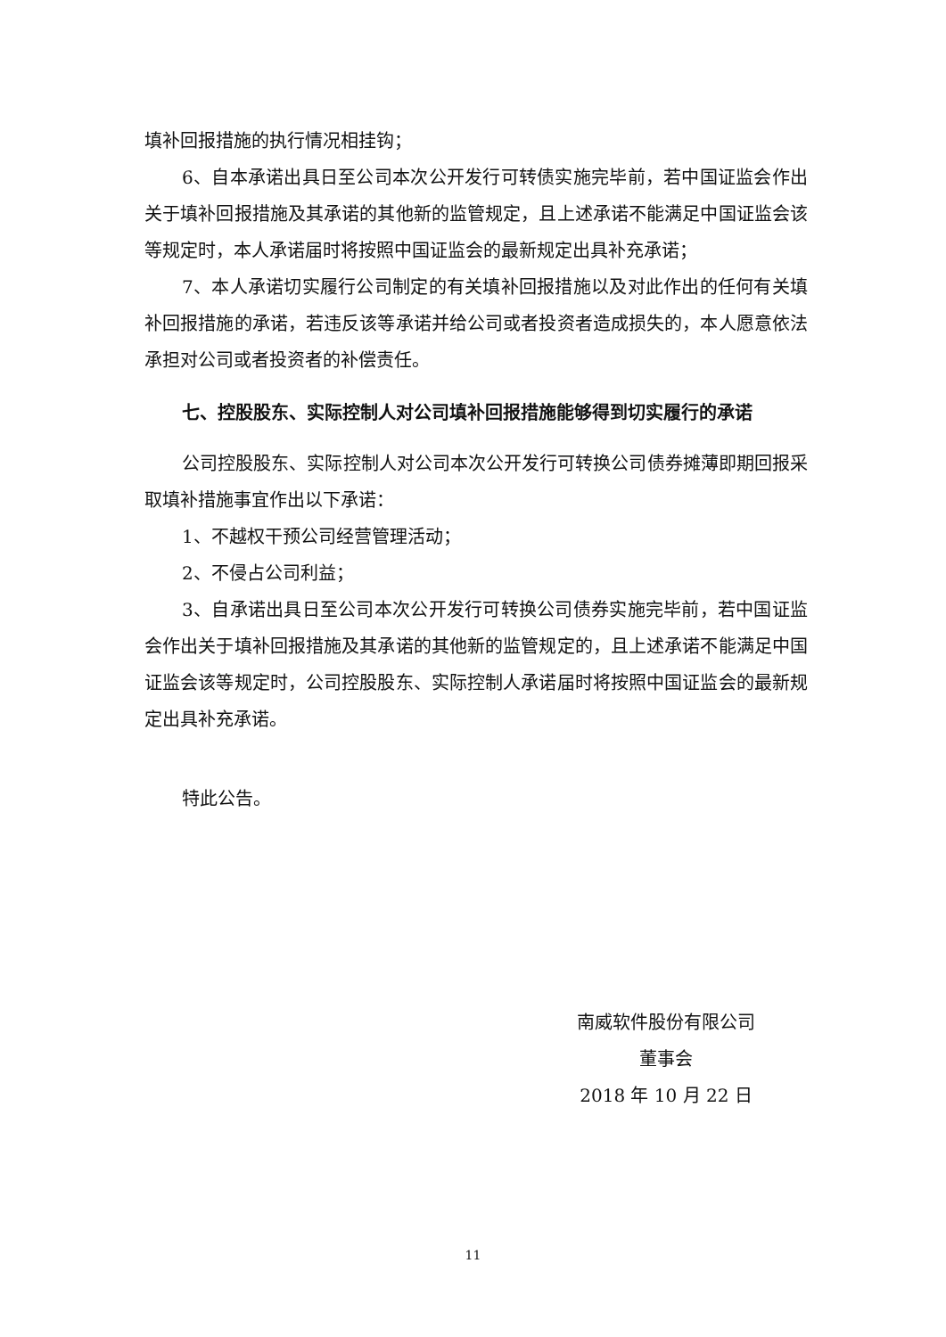填补回报措施的执行情况相挂钩；
6、自本承诺出具日至公司本次公开发行可转债实施完毕前，若中国证监会作出关于填补回报措施及其承诺的其他新的监管规定，且上述承诺不能满足中国证监会该等规定时，本人承诺届时将按照中国证监会的最新规定出具补充承诺；
7、本人承诺切实履行公司制定的有关填补回报措施以及对此作出的任何有关填补回报措施的承诺，若违反该等承诺并给公司或者投资者造成损失的，本人愿意依法承担对公司或者投资者的补偿责任。
七、控股股东、实际控制人对公司填补回报措施能够得到切实履行的承诺
公司控股股东、实际控制人对公司本次公开发行可转换公司债券摊薄即期回报采取填补措施事宜作出以下承诺：
1、不越权干预公司经营管理活动；
2、不侵占公司利益；
3、自承诺出具日至公司本次公开发行可转换公司债券实施完毕前，若中国证监会作出关于填补回报措施及其承诺的其他新的监管规定的，且上述承诺不能满足中国证监会该等规定时，公司控股股东、实际控制人承诺届时将按照中国证监会的最新规定出具补充承诺。
特此公告。
南威软件股份有限公司
董事会
2018 年 10 月 22 日
11